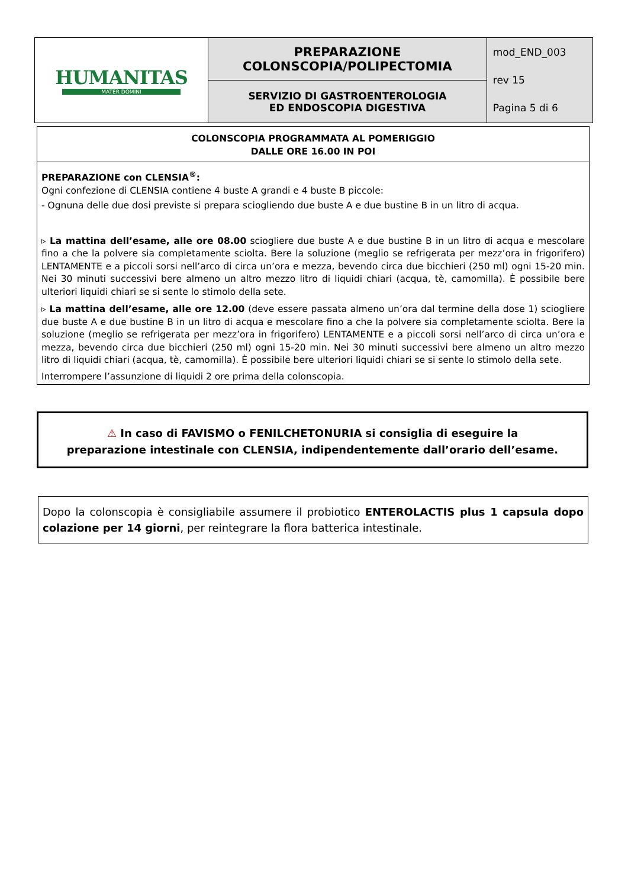| HUMANITAS MATER DOMINI | PREPARAZIONE COLONSCOPIA/POLIPECTOMIA | mod_END_003 rev 15 Pagina 5 di 6 |
| | SERVIZIO DI GASTROENTEROLOGIA ED ENDOSCOPIA DIGESTIVA | |
COLONSCOPIA PROGRAMMATA AL POMERIGGIO
DALLE ORE 16.00 IN POI
PREPARAZIONE con CLENSIA<sup>®</sup>:
Ogni confezione di CLENSIA contiene 4 buste A grandi e 4 buste B piccole:
- Ognuna delle due dosi previste si prepara sciogliendo due buste A e due bustine B in un litro di acqua.
▹ La mattina dell’esame, alle ore 08.00 sciogliere due buste A e due bustine B in un litro di acqua e mescolare fino a che la polvere sia completamente sciolta. Bere la soluzione (meglio se refrigerata per mezz’ora in frigorifero) LENTAMENTE e a piccoli sorsi nell’arco di circa un’ora e mezza, bevendo circa due bicchieri (250 ml) ogni 15-20 min. Nei 30 minuti successivi bere almeno un altro mezzo litro di liquidi chiari (acqua, tè, camomilla). È possibile bere ulteriori liquidi chiari se si sente lo stimolo della sete.
▹ La mattina dell’esame, alle ore 12.00 (deve essere passata almeno un’ora dal termine della dose 1) sciogliere due buste A e due bustine B in un litro di acqua e mescolare fino a che la polvere sia completamente sciolta. Bere la soluzione (meglio se refrigerata per mezz’ora in frigorifero) LENTAMENTE e a piccoli sorsi nell’arco di circa un’ora e mezza, bevendo circa due bicchieri (250 ml) ogni 15-20 min. Nei 30 minuti successivi bere almeno un altro mezzo litro di liquidi chiari (acqua, tè, camomilla). È possibile bere ulteriori liquidi chiari se si sente lo stimolo della sete.
Interrompere l’assunzione di liquidi 2 ore prima della colonscopia.
⚠ In caso di FAVISMO o FENILCHETONURIA si consiglia di eseguire la
preparazione intestinale con CLENSIA, indipendentemente dall’orario dell’esame.
Dopo la colonscopia è consigliabile assumere il probiotico ENTEROLACTIS plus 1 capsula dopo colazione per 14 giorni, per reintegrare la flora batterica intestinale.